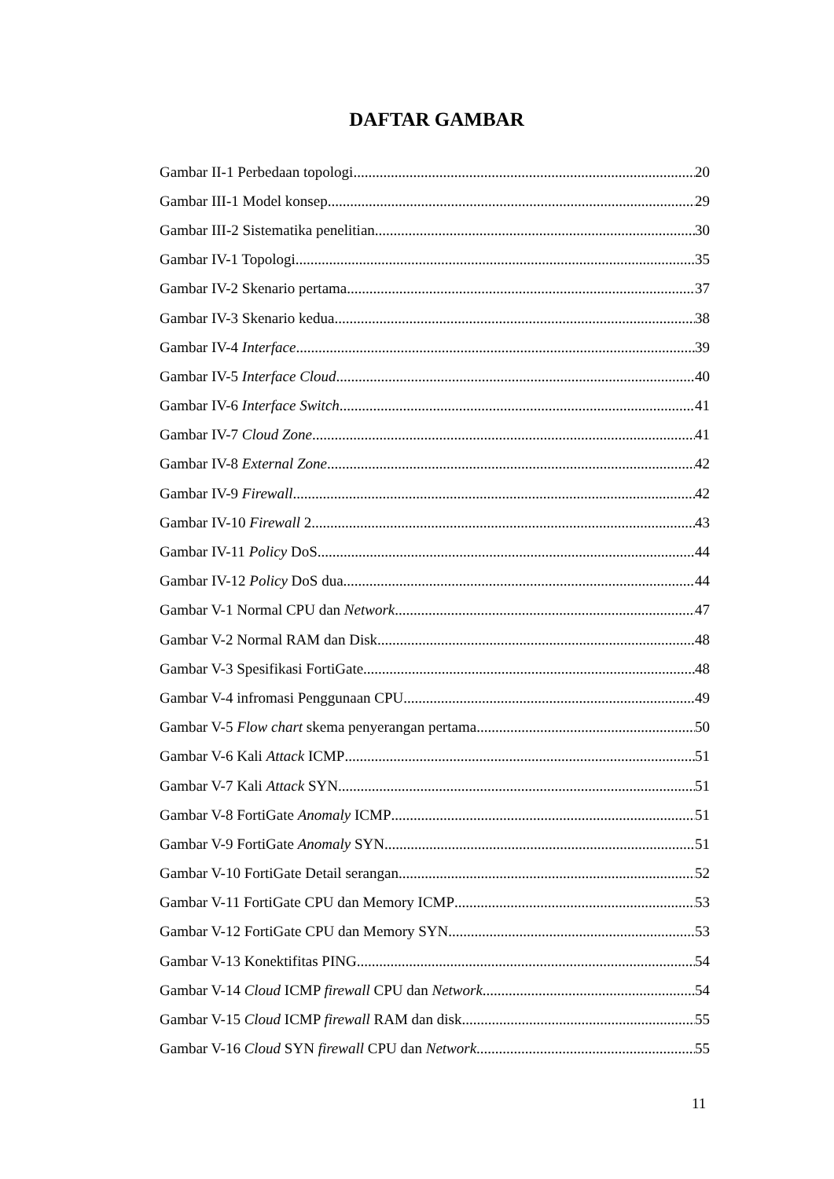DAFTAR GAMBAR
Gambar II-1 Perbedaan topologi 20
Gambar III-1 Model konsep 29
Gambar III-2 Sistematika penelitian 30
Gambar IV-1 Topologi 35
Gambar IV-2 Skenario pertama 37
Gambar IV-3 Skenario kedua 38
Gambar IV-4 Interface 39
Gambar IV-5 Interface Cloud 40
Gambar IV-6 Interface Switch 41
Gambar IV-7 Cloud Zone 41
Gambar IV-8 External Zone 42
Gambar IV-9 Firewall 42
Gambar IV-10 Firewall 2 43
Gambar IV-11 Policy DoS 44
Gambar IV-12 Policy DoS dua 44
Gambar V-1 Normal CPU dan Network 47
Gambar V-2 Normal RAM dan Disk 48
Gambar V-3 Spesifikasi FortiGate 48
Gambar V-4 infromasi Penggunaan CPU 49
Gambar V-5 Flow chart skema penyerangan pertama 50
Gambar V-6 Kali Attack ICMP 51
Gambar V-7 Kali Attack SYN 51
Gambar V-8 FortiGate Anomaly ICMP 51
Gambar V-9 FortiGate Anomaly SYN 51
Gambar V-10 FortiGate Detail serangan 52
Gambar V-11 FortiGate CPU dan Memory ICMP 53
Gambar V-12 FortiGate CPU dan Memory SYN 53
Gambar V-13 Konektifitas PING 54
Gambar V-14 Cloud ICMP firewall CPU dan Network 54
Gambar V-15 Cloud ICMP firewall RAM dan disk 55
Gambar V-16 Cloud SYN firewall CPU dan Network 55
11